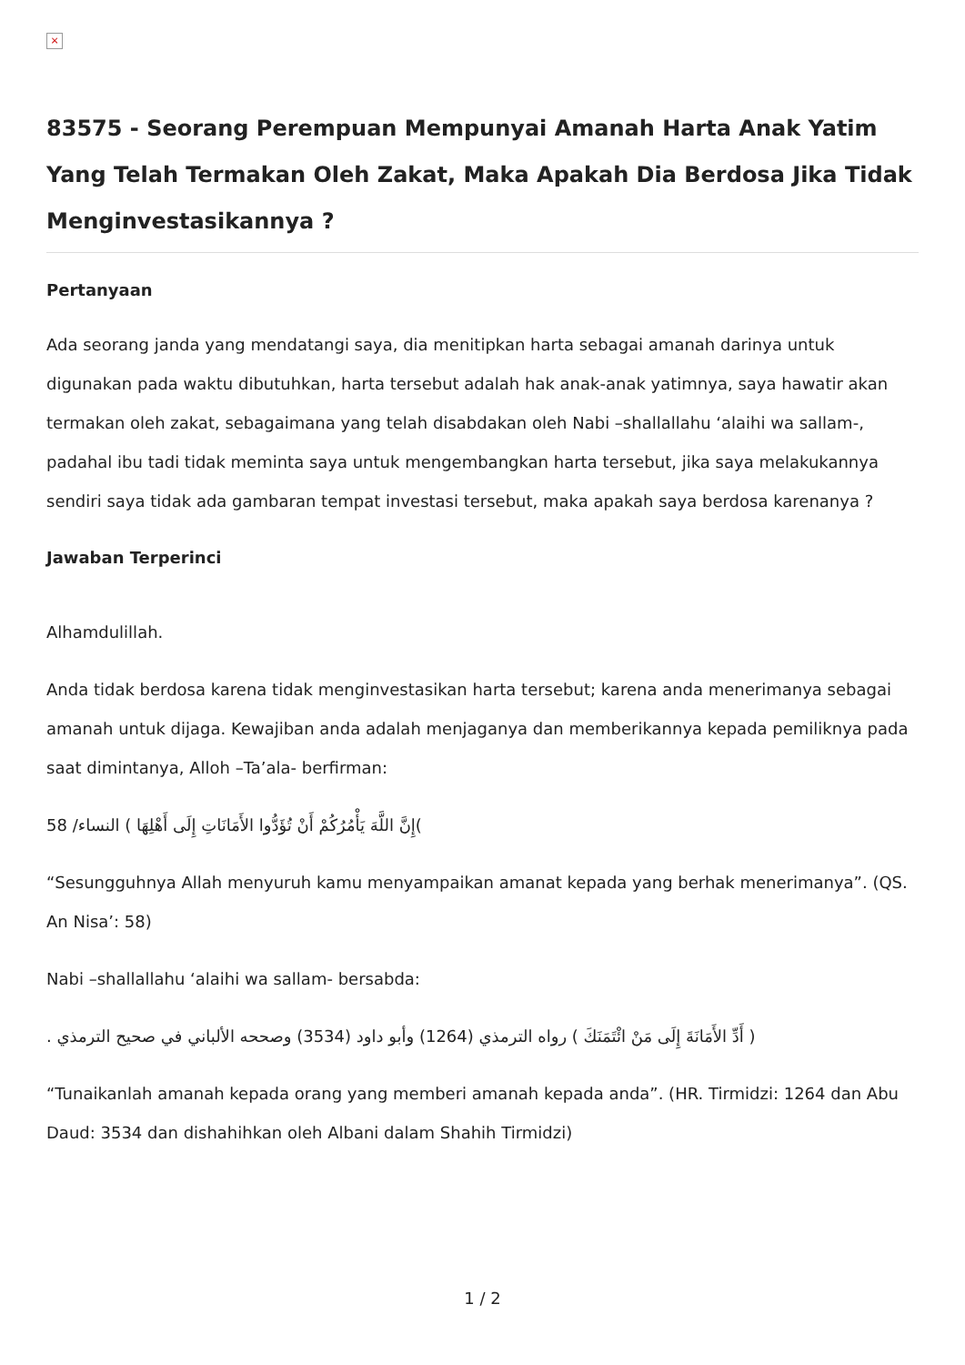×
83575 - Seorang Perempuan Mempunyai Amanah Harta Anak Yatim Yang Telah Termakan Oleh Zakat, Maka Apakah Dia Berdosa Jika Tidak Menginvestasikannya ?
Pertanyaan
Ada seorang janda yang mendatangi saya, dia menitipkan harta sebagai amanah darinya untuk digunakan pada waktu dibutuhkan, harta tersebut adalah hak anak-anak yatimnya, saya hawatir akan termakan oleh zakat, sebagaimana yang telah disabdakan oleh Nabi –shallallahu ‘alaihi wa sallam-, padahal ibu tadi tidak meminta saya untuk mengembangkan harta tersebut, jika saya melakukannya sendiri saya tidak ada gambaran tempat investasi tersebut, maka apakah saya berdosa karenanya ?
Jawaban Terperinci
Alhamdulillah.
Anda tidak berdosa karena tidak menginvestasikan harta tersebut; karena anda menerimanya sebagai amanah untuk dijaga. Kewajiban anda adalah menjaganya dan memberikannya kepada pemiliknya pada saat dimintanya, Alloh –Ta’ala- berfirman:
)إِنَّ اللَّهَ يَأْمُرُكُمْ أَنْ تُؤَدُّوا الأَمَانَاتِ إِلَى أَهْلِهَا ) النساء/ 58
“Sesungguhnya Allah menyuruh kamu menyampaikan amanat kepada yang berhak menerimanya”. (QS. An Nisa’: 58)
Nabi –shallallahu ‘alaihi wa sallam- bersabda:
( أَدِّ الأَمَانَةَ إِلَى مَنْ ائْتَمَنَكَ ) رواه الترمذي (1264) وأبو داود (3534) وصححه الألباني في صحيح الترمذي .
“Tunaikanlah amanah kepada orang yang memberi amanah kepada anda”. (HR. Tirmidzi: 1264 dan Abu Daud: 3534 dan dishahihkan oleh Albani dalam Shahih Tirmidzi)
1 / 2